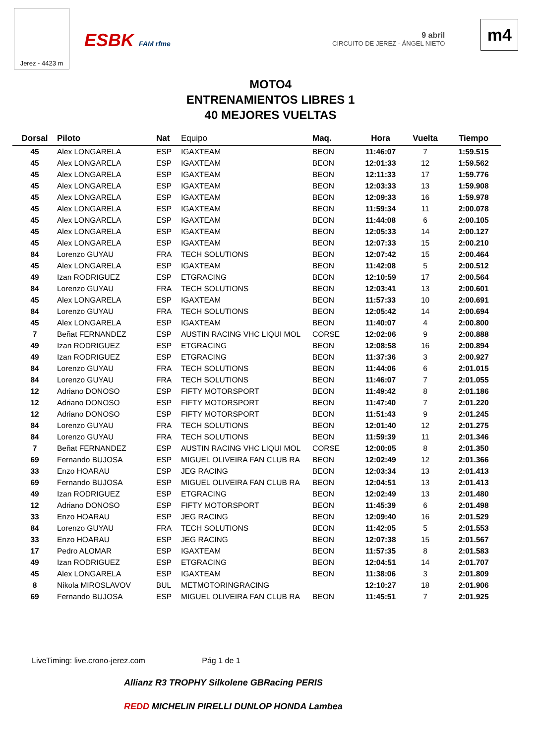Jerez - 4423 m
ESBK FAM rfme 9 abril
CIRCUITO DE JEREZ - ÁNGEL NIETO
m4
MOTO4
ENTRENAMIENTOS LIBRES 1
40 MEJORES VUELTAS
| Dorsal | Piloto | Nat | Equipo | Maq. | Hora | Vuelta | Tiempo |
| --- | --- | --- | --- | --- | --- | --- | --- |
| 45 | Alex LONGARELA | ESP | IGAXTEAM | BEON | 11:46:07 | 7 | 1:59.515 |
| 45 | Alex LONGARELA | ESP | IGAXTEAM | BEON | 12:01:33 | 12 | 1:59.562 |
| 45 | Alex LONGARELA | ESP | IGAXTEAM | BEON | 12:11:33 | 17 | 1:59.776 |
| 45 | Alex LONGARELA | ESP | IGAXTEAM | BEON | 12:03:33 | 13 | 1:59.908 |
| 45 | Alex LONGARELA | ESP | IGAXTEAM | BEON | 12:09:33 | 16 | 1:59.978 |
| 45 | Alex LONGARELA | ESP | IGAXTEAM | BEON | 11:59:34 | 11 | 2:00.078 |
| 45 | Alex LONGARELA | ESP | IGAXTEAM | BEON | 11:44:08 | 6 | 2:00.105 |
| 45 | Alex LONGARELA | ESP | IGAXTEAM | BEON | 12:05:33 | 14 | 2:00.127 |
| 45 | Alex LONGARELA | ESP | IGAXTEAM | BEON | 12:07:33 | 15 | 2:00.210 |
| 84 | Lorenzo GUYAU | FRA | TECH SOLUTIONS | BEON | 12:07:42 | 15 | 2:00.464 |
| 45 | Alex LONGARELA | ESP | IGAXTEAM | BEON | 11:42:08 | 5 | 2:00.512 |
| 49 | Izan RODRIGUEZ | ESP | ETGRACING | BEON | 12:10:59 | 17 | 2:00.564 |
| 84 | Lorenzo GUYAU | FRA | TECH SOLUTIONS | BEON | 12:03:41 | 13 | 2:00.601 |
| 45 | Alex LONGARELA | ESP | IGAXTEAM | BEON | 11:57:33 | 10 | 2:00.691 |
| 84 | Lorenzo GUYAU | FRA | TECH SOLUTIONS | BEON | 12:05:42 | 14 | 2:00.694 |
| 45 | Alex LONGARELA | ESP | IGAXTEAM | BEON | 11:40:07 | 4 | 2:00.800 |
| 7 | Beñat FERNANDEZ | ESP | AUSTIN RACING VHC LIQUI MOL | CORSE | 12:02:06 | 9 | 2:00.888 |
| 49 | Izan RODRIGUEZ | ESP | ETGRACING | BEON | 12:08:58 | 16 | 2:00.894 |
| 49 | Izan RODRIGUEZ | ESP | ETGRACING | BEON | 11:37:36 | 3 | 2:00.927 |
| 84 | Lorenzo GUYAU | FRA | TECH SOLUTIONS | BEON | 11:44:06 | 6 | 2:01.015 |
| 84 | Lorenzo GUYAU | FRA | TECH SOLUTIONS | BEON | 11:46:07 | 7 | 2:01.055 |
| 12 | Adriano DONOSO | ESP | FIFTY MOTORSPORT | BEON | 11:49:42 | 8 | 2:01.186 |
| 12 | Adriano DONOSO | ESP | FIFTY MOTORSPORT | BEON | 11:47:40 | 7 | 2:01.220 |
| 12 | Adriano DONOSO | ESP | FIFTY MOTORSPORT | BEON | 11:51:43 | 9 | 2:01.245 |
| 84 | Lorenzo GUYAU | FRA | TECH SOLUTIONS | BEON | 12:01:40 | 12 | 2:01.275 |
| 84 | Lorenzo GUYAU | FRA | TECH SOLUTIONS | BEON | 11:59:39 | 11 | 2:01.346 |
| 7 | Beñat FERNANDEZ | ESP | AUSTIN RACING VHC LIQUI MOL | CORSE | 12:00:05 | 8 | 2:01.350 |
| 69 | Fernando BUJOSA | ESP | MIGUEL OLIVEIRA FAN CLUB RA | BEON | 12:02:49 | 12 | 2:01.366 |
| 33 | Enzo HOARAU | ESP | JEG RACING | BEON | 12:03:34 | 13 | 2:01.413 |
| 69 | Fernando BUJOSA | ESP | MIGUEL OLIVEIRA FAN CLUB RA | BEON | 12:04:51 | 13 | 2:01.413 |
| 49 | Izan RODRIGUEZ | ESP | ETGRACING | BEON | 12:02:49 | 13 | 2:01.480 |
| 12 | Adriano DONOSO | ESP | FIFTY MOTORSPORT | BEON | 11:45:39 | 6 | 2:01.498 |
| 33 | Enzo HOARAU | ESP | JEG RACING | BEON | 12:09:40 | 16 | 2:01.529 |
| 84 | Lorenzo GUYAU | FRA | TECH SOLUTIONS | BEON | 11:42:05 | 5 | 2:01.553 |
| 33 | Enzo HOARAU | ESP | JEG RACING | BEON | 12:07:38 | 15 | 2:01.567 |
| 17 | Pedro ALOMAR | ESP | IGAXTEAM | BEON | 11:57:35 | 8 | 2:01.583 |
| 49 | Izan RODRIGUEZ | ESP | ETGRACING | BEON | 12:04:51 | 14 | 2:01.707 |
| 45 | Alex LONGARELA | ESP | IGAXTEAM | BEON | 11:38:06 | 3 | 2:01.809 |
| 8 | Nikola MIROSLAVOV | BUL | METMOTORINGRACING | | 12:10:27 | 18 | 2:01.906 |
| 69 | Fernando BUJOSA | ESP | MIGUEL OLIVEIRA FAN CLUB RA | BEON | 11:45:51 | 7 | 2:01.925 |
LiveTiming: live.crono-jerez.com Pág 1 de 1
Allianz R3 TROPHY Silkolene GBRacing PERIS
REDD MICHELIN PIRELLI DUNLOP HONDA Lambea